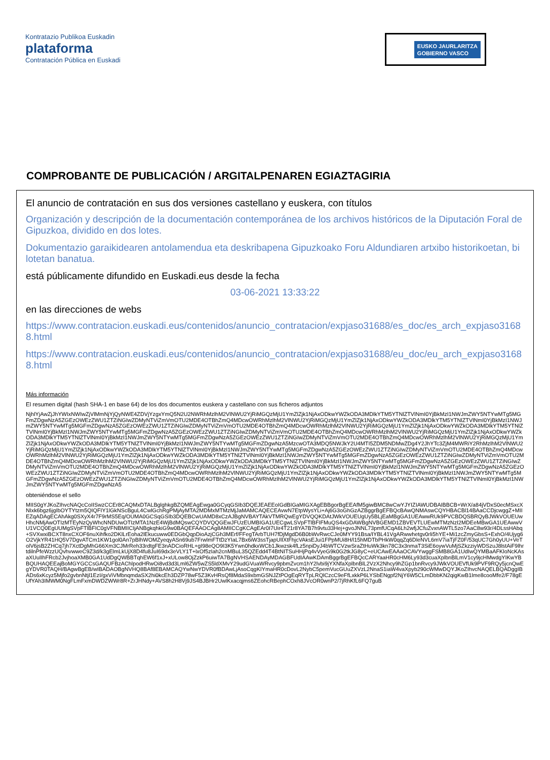Kontratazio Publikoa Euskadin
plataforma
Contratación Pública en Euskadi
EUSKO JAURLARITZA
GOBIERNO VASCO
COMPROBANTE DE PUBLICACIÓN / ARGITALPENAREN EGIAZTAGIRIA
El anuncio de contratación en sus dos versiones castellano y euskera, con títulos
Organización y descripción de la documentación contemporánea de los archivos históricos de la Diputación Foral de Gipuzkoa, dividido en dos lotes.
Dokumentazio garaikidearen antolamendua eta deskribapena Gipuzkoako Foru Aldundiaren artxibo historikoetan, bi lotetan banatua.
está públicamente difundido en Euskadi.eus desde la fecha
03-06-2021 13:33:22
en las direcciones de webs
https://www.contratacion.euskadi.eus/contenidos/anuncio_contratacion/expjaso31688/es_doc/es_arch_expjaso31688.html
https://www.contratacion.euskadi.eus/contenidos/anuncio_contratacion/expjaso31688/eu_doc/eu_arch_expjaso31688.html
Más información
El resumen digital (hash SHA-1 en base 64) de los dos documentos euskera y castellano con sus ficheros adjuntos
NjhlYjAwZjJhYWIxNWIwZjVlMmNjYjQyNWE4ZDVjYzgxYmQ5N2U2NWRhMzlhM2VlNWU2YjRiMGQzMjU1YmZlZjk1NjAxODkwYWZkODA3MDlkYTM5YTNlZTVlNmI0YjBkMzI1NWJmZWY5NTYwMTg5MGFmZDgwNzA5ZGEzOWEzZWU1ZTZiNGIwZDMyNTViZmVmOTU2MDE4OTBhZmQ4MDcwOWRhMzlhM2VlNWU2YjRiMGQzMjU1YmZlZjk1NjAxODkwYWZkODA3MDlkYTM5YTNlZTVlNmI0YjBkMzI1NWJmZWY5NTYwMTg5MGFmZDgwNzA5ZGEzOWEzZWU1ZTZiNGIwZDMyNTViZmVmOTU2MDE4OTBhZmQ4MDcwOWRhMzlhM2VlNWU2YjRiMGQzMjU1YmZlZjk1NjAxODkwYWZkODA3MDlkYTM5YTNlZTVlNmI0YjBkMzI1NWJmZWY5NTYwMTg5MGFmZDgwNzA5ZGEzOWEzZWU1ZTZiNGIwZDMyNTViZmVmOTU2MDE4OTBhZmQ4MDcwOWRhMzlhM2VlNWU2YjRiMGQzMjU1YmZlZjk1NjAxODkwYWZkODA3MDlkYTM5YTNlZTVlNmI0YjBkMzI1NWJmZWY5NTYwMTg5MGFmZDgwNzA5ZGEzOWEzZWU1ZTZiNGIwZDMyNTViZmVmOTU2MDE4OTBhZmQ4MDcwOWRhMzlhM2VlNWU2YjRiMGQzMjU1YmZlZjk1NjAxODkwYWZkODA3MDlkYTM5YTNlZTVlNmI0YjBkMzI1NWJmZWY5NTYwMTg5MGFmZDgwNzA5MzcwOTA3MDQ5NWJkY2U4MTI5ZDM5NDMwZDg4Y2JhYTc3ZjM4MWRiY2RhMzlhM2VlNWU2YjRiMGQzMjU1YmZlZjk1NjAxODkwYWZkODA3MDlkYTM5YTNlZTVlNmI0YjBkMzI1NWJmZWY5NTYwMTg5MGFmZDgwNzA5ZGEzOWEzZWU1ZTZiNGIwZDMyNTViZmVmOTU2MDE4OTBhZmQ4MDcwOWRhMzlhM2VlNWU2YjRiMGQzMjU1YmZlZjk1NjAxODkwYWZkODA3MDlkYTM5YTNlZTVlNmI0YjBkMzI1NWJmZWY5NTYwMTg5MGFmZDgwNzA5ZGEzOWEzZWU1ZTZiNGIwZDMyNTViZmVmOTU2MDE4OTBhZmQ4MDcwOWRhMzlhM2VlNWU2YjRiMGQzMjU1YmZlZjk1NjAxODkwYWZkODA3MDlkYTM5YTNlZTVlNmI0YjBkMzI1NWJmZWY5NTYwMTg5MGFmZDgwNzA5ZGEzOWEzZWU1ZTZiNGIwZDMyNTViZmVmOTU2MDE4OTBhZmQ4MDcwOWRhMzlhM2VlNWU2YjRiMGQzMjU1YmZlZjk1NjAxODkwYWZkODA3MDlkYTM5YTNlZTVlNmI0YjBkMzI1NWJmZWY5NTYwMTg5MGFmZDgwNzA5ZGEzOWEzZWU1ZTZiNGIwZDMyNTViZmVmOTU2MDE4OTBhZmQ4MDcwOWRhMzlhM2VlNWU2YjRiMGQzMjU1YmZlZjk1NjAxODkwYWZkODA3MDlkYTM5YTNlZTVlNmI0YjBkMzI1NWJmZWY5NTYwMTg5MGFmZDgwNzA5ZGEzOWEzZWU1ZTZiNGIwZDMyNTViZmVmOTU2MDE4OTBhZmQ4MDcwOWRhMzlhM2VlNWU2YjRiMGQzMjU1YmZlZjk1NjAxODkwYWZkODA3MDlkYTM5YTNlZTVlNmI0YjBkMzI1NWJmZWY5NTYwMTg5MGFmZDgwNzA5
obteniéndose el sello
MIIS0gYJKoZIhvcNAQcCoIISwzCCEr8CAQMxDTALBglghkgBZQMEAgEwga0GCyqGSIb3DQEJEAEEoIGdBIGaMIGXAgEBBgorBgEEAfM5giwBMC8wCwYJYIZIAWUDBAIBBCB+WrX/a84jVDxS0ecMSxcXNIxk6bgz6jgIbOYTYtzm5QIQFIY1lGkNScBguL4CwlGchRgPMjAyMTA2MDMxMTMzMjJaMAMCAQECEAvwN7EtpWysYLi+Aj6G3oGhGzAZBggrBgEFBQcBAwQNMAswCQYHBACBl14BAaCCDjcwggZ+MIIEZqADAgECAhAkg0SXyX4r7F9rMS5Eq/OUMA0GCSqGSIb3DQEBCwUAMD8xCzAJBgNVBAYTAkVTMRQwEgYDVQQKDAtJWkVOUEUgUy5BLjEaMBgGA1UEAwwRUk9PVCBDQSBRQyBJWkVOUEUwHhcNMjAwOTIzMTEyNzQyWhcNNDUwOTIzMTA1NzE4WjBdMQswCQYDVQQGEwJFUzEUMBIGA1UECgwLSVpFTlBFIFMuQS4xGDAWBgNVBGEMD1ZBVEVTLUEwMTMzNzI2MDEeMBwGA1UEAwwVU1VCQ0EgUUMgSVpFTlBFIC0gVFNBMIICIjANBgkqhkiG9w0BAQEFAAOCAg8AMIICCgKCAgEAr0I7Uir4T21r8YA7B7h9vtu33Hej+gvoJNNL73pmfUCqA6Lh2wfjJCfuZvxnAWTL5zo7AaC8w93r/4DLssHAbq+SVXwxiBCXT8nxCXOF6nuXihfko2DKlLrEoha2lEkucuww0EDGbQqpDioAzjCGh3MErf/FFegTArbTUH7fDjMgdD6B0bWvRwcCJe0MYY91Bsa/IYBL41VgARwwhetgv0rli5hYE+Mi1zcZmyGbsS+ExhO/4Ujyg6O2VjkYR41HQ5V7DgvATCm1KW1gol0An7pBlhWOMZyeqyASn69ub7FrwlmFTtDzYIaL7Bx6iW3ssTjapUlIXtFhjcVAksEJui1FPpMUi8H/l15hMDTbPHkW0qqZq6DleNVL6mV7iaTjFZ0F/53qUC7Gh0yUU+VeTolV6jsB2ZHCq7jh7XctDgMhG66Xm3CJMrReh33rdtgFE3nADCioRHL+gI98eQO9I3K5Ywn0hdkxWCb1Jkwzsk4fLz5npiDyJ4bWTCVzwSraZtHuWk3kn78C3x3nmaT3SiE6oywVuMjSZkzziyWDSzuJ8lstAiF9lhrtdilnPfeWzzUQvhvwweC9Z3d/k3gElmLkUjX8D4fu8JuI69dx3eVLY1T+lxOf5zIah2cnMBuL35QZEdd4T4BtNITSuHHjPq4vVyeG9k0G2tkJG8yC+eUCAwEAAaOCAVYwggFSMB8GA1UdIwQYMBaAFKloNcKAsaXUulIhFRcb2JvjhoaXMB0GA1UdDgQWBBTqhEW6f1xJ+xULow8OjZzkP6uiwTA7BgNVHSAENDAyMDAGBFUdIAAwKDAmBggrBgEFBQcCARYaaHR0cHM6Ly93d3cuaXplbnBlLmV1cy9jcHMwdgYIKwYBBQUHAQEEajBoMGYGCCsGAQUFBzAChlpodHRwOi8vd3d3Lml6ZW5wZS5ldXMvY29udGVuaWRvcy9pbmZvcm1hY2lvbi9jYXNfaXplbnBlL2VzX2Nhcy9hZGp1bnRvcy9JWkVOUEVfUk9PVF9RQy5jcnQwEgYDVR0TAQH/BAgwBgEB/wIBADAOBgNVHQ8BAf8EBAMCAQYwNwYDVR0fBDAwLjAsoCqgKIYmaHR0cDovL2NybC5pemVucGUuZXVzL2NnaS1iaW4vaXpyb290cWMwDQYJKoZIhvcNAQELBQADggIBADs6xKcyz5Mjfo2gvbnNtjl1EzI/gxViVMbnqmdaSX2hi0kcEh3DZP78wF5Z3KvHRsQf8MdaS9xbmGSNJZtPOgEqRYTpLRQlCzcC9eFfLxkkP6LYSbENgpf2NjY6W5CLmDbbKN2qigKwB1lme8cooMfe2/F78gEUfYAh3IMWM0NgFLmFxmDWDZWWr8R+ZrJHNdy+AVS8h2H8Vj9JS4BJBHr2UwlKxacqjms6ZEohcRBephCOxh8JVcOR0wnP2/7jRhKfL6FQ7guB